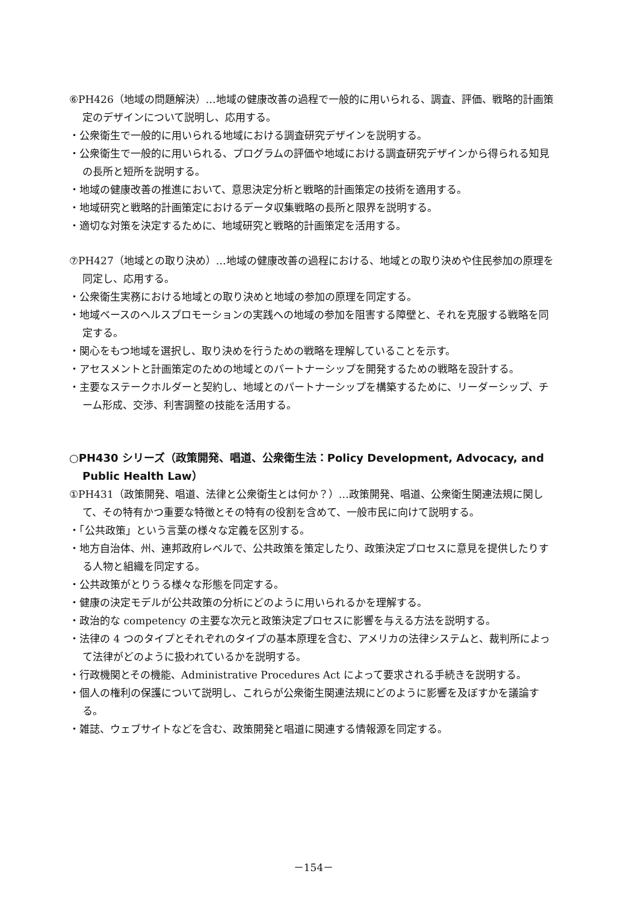⑥PH426（地域の問題解決）…地域の健康改善の過程で一般的に用いられる、調査、評価、戦略的計画策定のデザインについて説明し、応用する。
・公衆衛生で一般的に用いられる地域における調査研究デザインを説明する。
・公衆衛生で一般的に用いられる、プログラムの評価や地域における調査研究デザインから得られる知見の長所と短所を説明する。
・地域の健康改善の推進において、意思決定分析と戦略的計画策定の技術を適用する。
・地域研究と戦略的計画策定におけるデータ収集戦略の長所と限界を説明する。
・適切な対策を決定するために、地域研究と戦略的計画策定を活用する。
⑦PH427（地域との取り決め）…地域の健康改善の過程における、地域との取り決めや住民参加の原理を同定し、応用する。
・公衆衛生実務における地域との取り決めと地域の参加の原理を同定する。
・地域ベースのヘルスプロモーションの実践への地域の参加を阻害する障壁と、それを克服する戦略を同定する。
・関心をもつ地域を選択し、取り決めを行うための戦略を理解していることを示す。
・アセスメントと計画策定のための地域とのパートナーシップを開発するための戦略を設計する。
・主要なステークホルダーと契約し、地域とのパートナーシップを構築するために、リーダーシップ、チーム形成、交渉、利害調整の技能を活用する。
○PH430 シリーズ（政策開発、唱道、公衆衛生法：Policy Development, Advocacy, and Public Health Law）
①PH431（政策開発、唱道、法律と公衆衛生とは何か？）…政策開発、唱道、公衆衛生関連法規に関して、その特有かつ重要な特徴とその特有の役割を含めて、一般市民に向けて説明する。
・「公共政策」という言葉の様々な定義を区別する。
・地方自治体、州、連邦政府レベルで、公共政策を策定したり、政策決定プロセスに意見を提供したりする人物と組織を同定する。
・公共政策がとりうる様々な形態を同定する。
・健康の決定モデルが公共政策の分析にどのように用いられるかを理解する。
・政治的な competency の主要な次元と政策決定プロセスに影響を与える方法を説明する。
・法律の 4 つのタイプとそれぞれのタイプの基本原理を含む、アメリカの法律システムと、裁判所によって法律がどのように扱われているかを説明する。
・行政機関とその機能、Administrative Procedures Act によって要求される手続きを説明する。
・個人の権利の保護について説明し、これらが公衆衛生関連法規にどのように影響を及ぼすかを議論する。
・雑誌、ウェブサイトなどを含む、政策開発と唱道に関連する情報源を同定する。
－154－